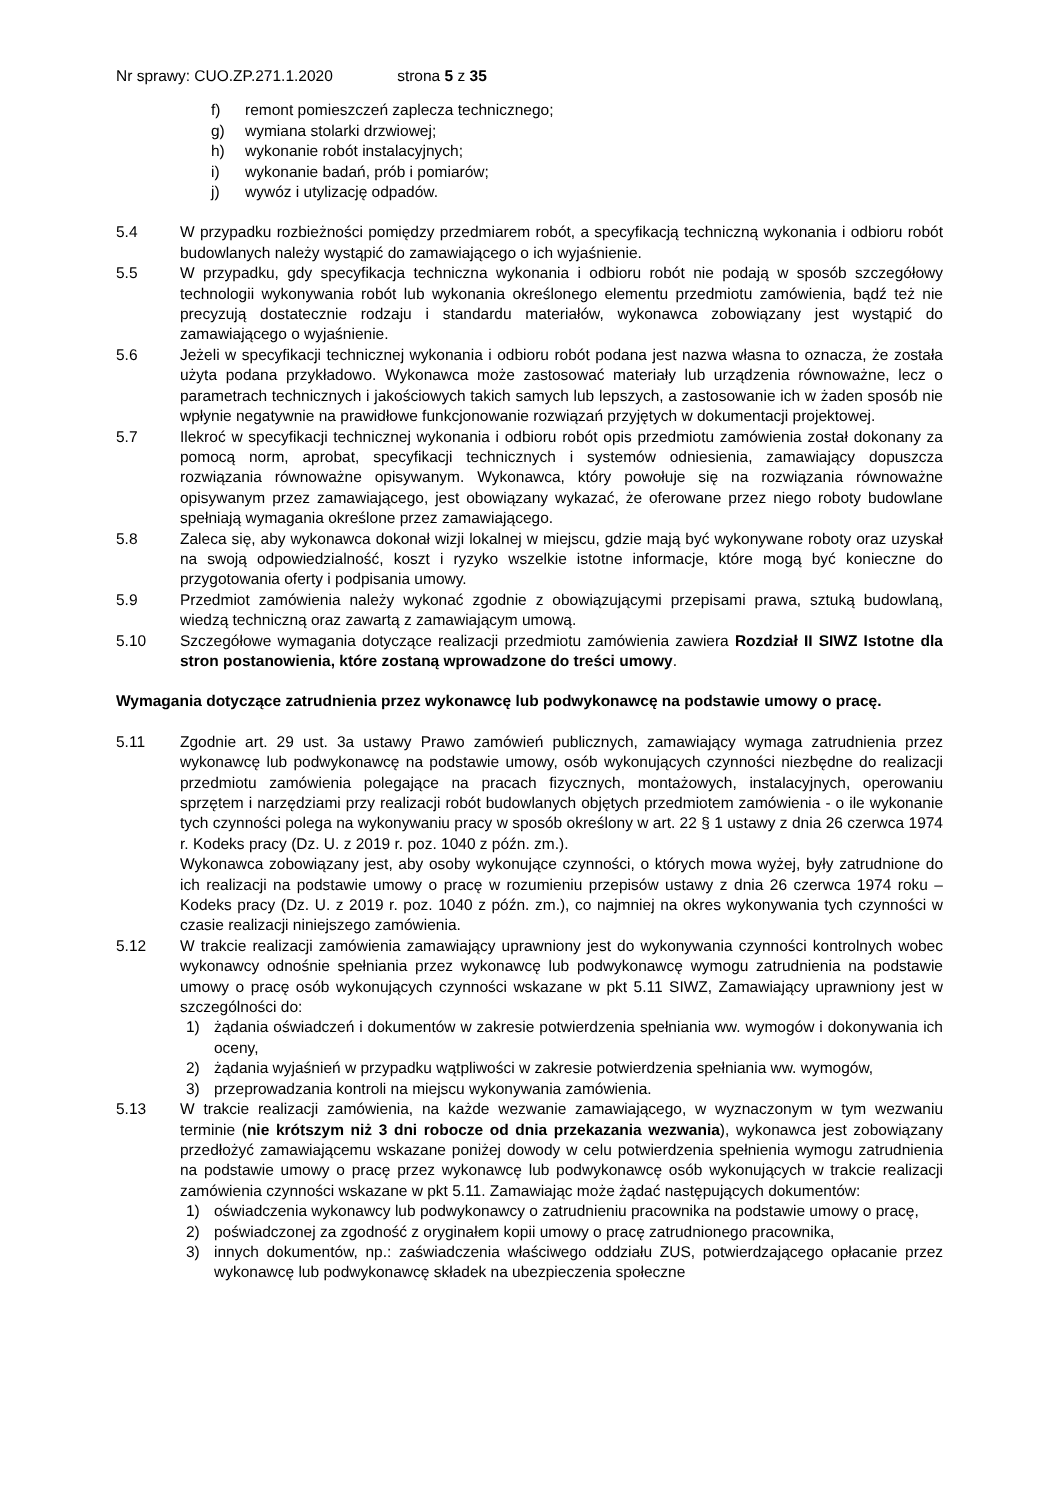Nr sprawy: CUO.ZP.271.1.2020 strona 5 z 35
f) remont pomieszczeń zaplecza technicznego;
g) wymiana stolarki drzwiowej;
h) wykonanie robót instalacyjnych;
i) wykonanie badań, prób i pomiarów;
j) wywóz i utylizację odpadów.
5.4 W przypadku rozbieżności pomiędzy przedmiarem robót, a specyfikacją techniczną wykonania i odbioru robót budowlanych należy wystąpić do zamawiającego o ich wyjaśnienie.
5.5 W przypadku, gdy specyfikacja techniczna wykonania i odbioru robót nie podają w sposób szczegółowy technologii wykonywania robót lub wykonania określonego elementu przedmiotu zamówienia, bądź też nie precyzują dostatecznie rodzaju i standardu materiałów, wykonawca zobowiązany jest wystąpić do zamawiającego o wyjaśnienie.
5.6 Jeżeli w specyfikacji technicznej wykonania i odbioru robót podana jest nazwa własna to oznacza, że została użyta podana przykładowo. Wykonawca może zastosować materiały lub urządzenia równoważne, lecz o parametrach technicznych i jakościowych takich samych lub lepszych, a zastosowanie ich w żaden sposób nie wpłynie negatywnie na prawidłowe funkcjonowanie rozwiązań przyjętych w dokumentacji projektowej.
5.7 Ilekroć w specyfikacji technicznej wykonania i odbioru robót opis przedmiotu zamówienia został dokonany za pomocą norm, aprobat, specyfikacji technicznych i systemów odniesienia, zamawiający dopuszcza rozwiązania równoważne opisywanym. Wykonawca, który powołuje się na rozwiązania równoważne opisywanym przez zamawiającego, jest obowiązany wykazać, że oferowane przez niego roboty budowlane spełniają wymagania określone przez zamawiającego.
5.8 Zaleca się, aby wykonawca dokonał wizji lokalnej w miejscu, gdzie mają być wykonywane roboty oraz uzyskał na swoją odpowiedzialność, koszt i ryzyko wszelkie istotne informacje, które mogą być konieczne do przygotowania oferty i podpisania umowy.
5.9 Przedmiot zamówienia należy wykonać zgodnie z obowiązującymi przepisami prawa, sztuką budowlaną, wiedzą techniczną oraz zawartą z zamawiającym umową.
5.10 Szczegółowe wymagania dotyczące realizacji przedmiotu zamówienia zawiera Rozdział II SIWZ Istotne dla stron postanowienia, które zostaną wprowadzone do treści umowy.
Wymagania dotyczące zatrudnienia przez wykonawcę lub podwykonawcę na podstawie umowy o pracę.
5.11 Zgodnie art. 29 ust. 3a ustawy Prawo zamówień publicznych, zamawiający wymaga zatrudnienia przez wykonawcę lub podwykonawcę na podstawie umowy, osób wykonujących czynności niezbędne do realizacji przedmiotu zamówienia polegające na pracach fizycznych, montażowych, instalacyjnych, operowaniu sprzętem i narzędziami przy realizacji robót budowlanych objętych przedmiotem zamówienia - o ile wykonanie tych czynności polega na wykonywaniu pracy w sposób określony w art. 22 § 1 ustawy z dnia 26 czerwca 1974 r. Kodeks pracy (Dz. U. z 2019 r. poz. 1040 z późn. zm.).
Wykonawca zobowiązany jest, aby osoby wykonujące czynności, o których mowa wyżej, były zatrudnione do ich realizacji na podstawie umowy o pracę w rozumieniu przepisów ustawy z dnia 26 czerwca 1974 roku – Kodeks pracy (Dz. U. z 2019 r. poz. 1040 z późn. zm.), co najmniej na okres wykonywania tych czynności w czasie realizacji niniejszego zamówienia.
5.12 W trakcie realizacji zamówienia zamawiający uprawniony jest do wykonywania czynności kontrolnych wobec wykonawcy odnośnie spełniania przez wykonawcę lub podwykonawcę wymogu zatrudnienia na podstawie umowy o pracę osób wykonujących czynności wskazane w pkt 5.11 SIWZ, Zamawiający uprawniony jest w szczególności do:
1) żądania oświadczeń i dokumentów w zakresie potwierdzenia spełniania ww. wymogów i dokonywania ich oceny,
2) żądania wyjaśnień w przypadku wątpliwości w zakresie potwierdzenia spełniania ww. wymogów,
3) przeprowadzania kontroli na miejscu wykonywania zamówienia.
5.13 W trakcie realizacji zamówienia, na każde wezwanie zamawiającego, w wyznaczonym w tym wezwaniu terminie (nie krótszym niż 3 dni robocze od dnia przekazania wezwania), wykonawca jest zobowiązany przedłożyć zamawiającemu wskazane poniżej dowody w celu potwierdzenia spełnienia wymogu zatrudnienia na podstawie umowy o pracę przez wykonawcę lub podwykonawcę osób wykonujących w trakcie realizacji zamówienia czynności wskazane w pkt 5.11. Zamawiając może żądać następujących dokumentów:
1) oświadczenia wykonawcy lub podwykonawcy o zatrudnieniu pracownika na podstawie umowy o pracę,
2) poświadczonej za zgodność z oryginałem kopii umowy o pracę zatrudnionego pracownika,
3) innych dokumentów, np.: zaświadczenia właściwego oddziału ZUS, potwierdzającego opłacanie przez wykonawcę lub podwykonawcę składek na ubezpieczenia społeczne